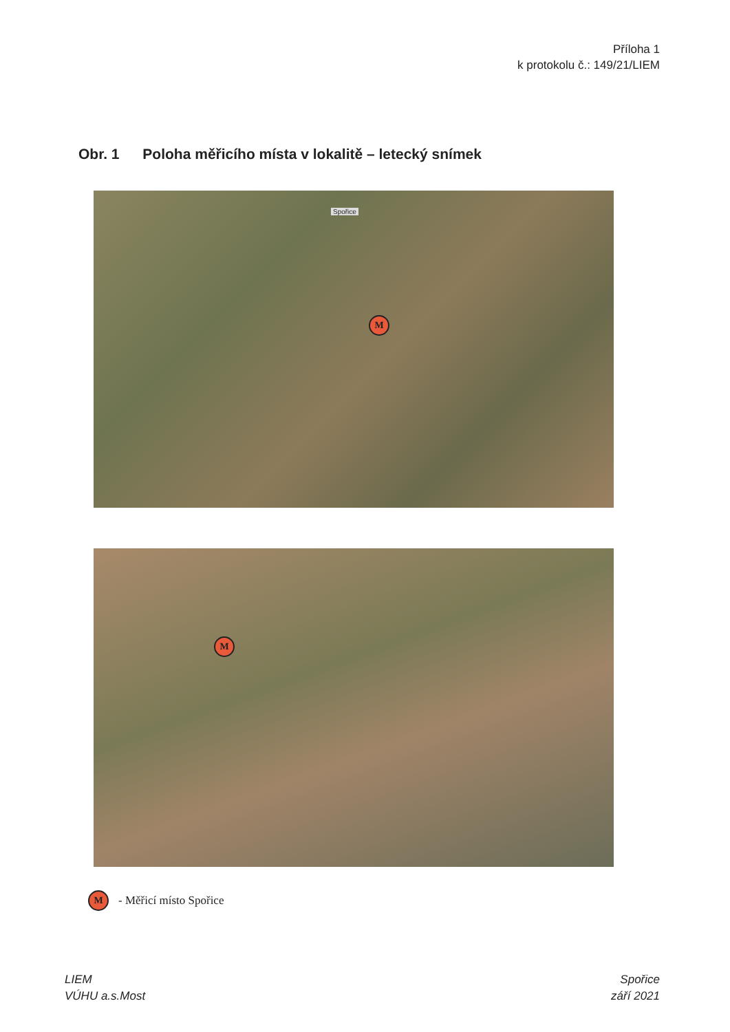Příloha 1
k protokolu č.: 149/21/LIEM
Obr. 1 Poloha měřicího místa v lokalitě – letecký snímek
Spořice
M
M
M
- Měřicí místo Spořice
LIEM
VÚHU a.s.Most
Spořice
září 2021